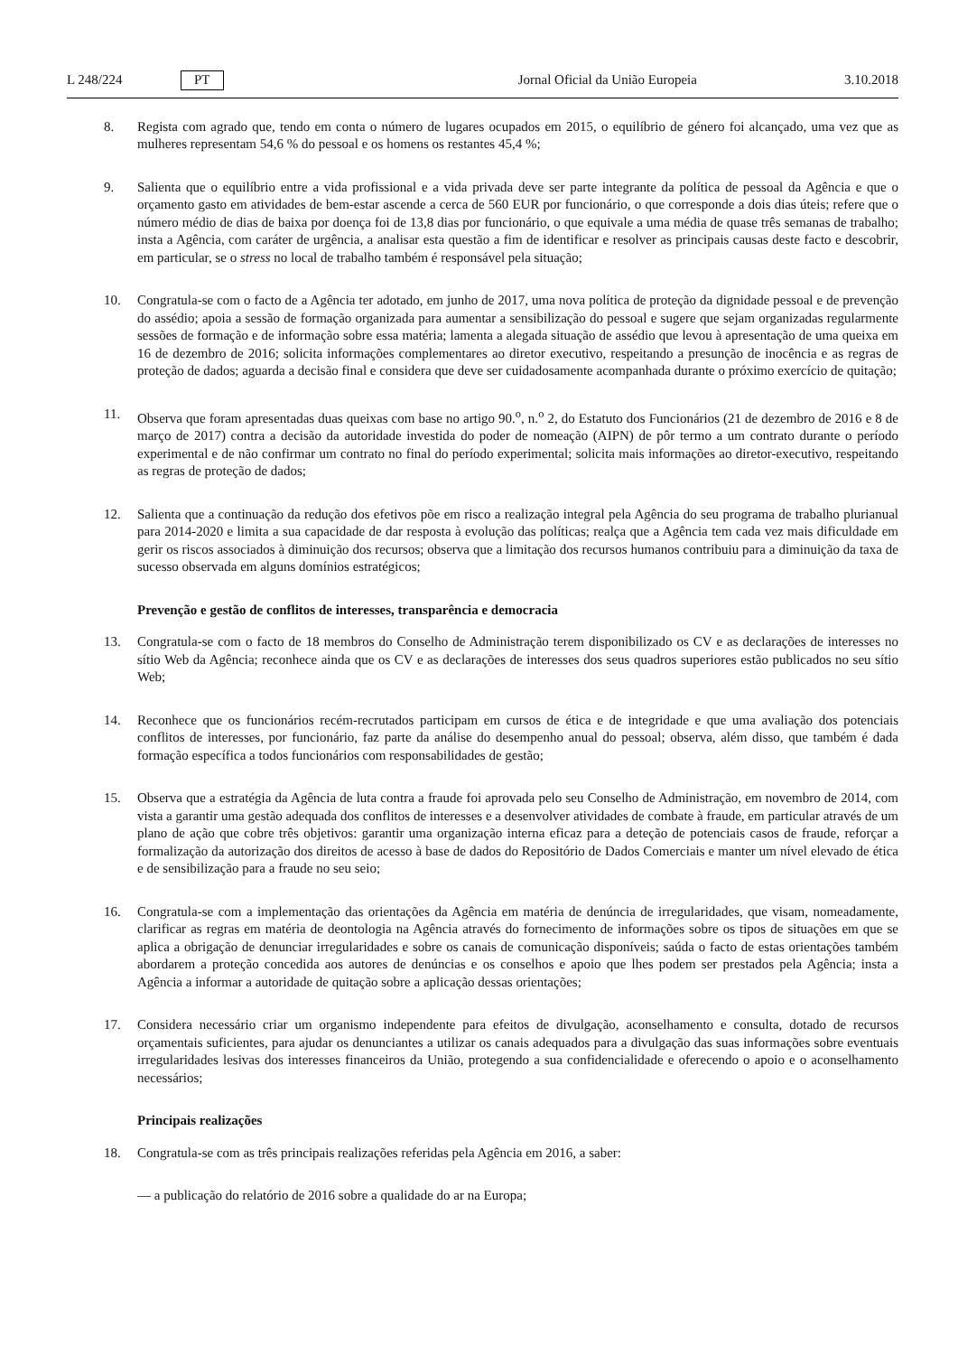L 248/224 PT Jornal Oficial da União Europeia 3.10.2018
8. Regista com agrado que, tendo em conta o número de lugares ocupados em 2015, o equilíbrio de género foi alcançado, uma vez que as mulheres representam 54,6 % do pessoal e os homens os restantes 45,4 %;
9. Salienta que o equilíbrio entre a vida profissional e a vida privada deve ser parte integrante da política de pessoal da Agência e que o orçamento gasto em atividades de bem-estar ascende a cerca de 560 EUR por funcionário, o que corresponde a dois dias úteis; refere que o número médio de dias de baixa por doença foi de 13,8 dias por funcionário, o que equivale a uma média de quase três semanas de trabalho; insta a Agência, com caráter de urgência, a analisar esta questão a fim de identificar e resolver as principais causas deste facto e descobrir, em particular, se o stress no local de trabalho também é responsável pela situação;
10. Congratula-se com o facto de a Agência ter adotado, em junho de 2017, uma nova política de proteção da dignidade pessoal e de prevenção do assédio; apoia a sessão de formação organizada para aumentar a sensibilização do pessoal e sugere que sejam organizadas regularmente sessões de formação e de informação sobre essa matéria; lamenta a alegada situação de assédio que levou à apresentação de uma queixa em 16 de dezembro de 2016; solicita informações complementares ao diretor executivo, respeitando a presunção de inocência e as regras de proteção de dados; aguarda a decisão final e considera que deve ser cuidadosamente acompanhada durante o próximo exercício de quitação;
11. Observa que foram apresentadas duas queixas com base no artigo 90.<sup>o</sup>, n.<sup>o</sup> 2, do Estatuto dos Funcionários (21 de dezembro de 2016 e 8 de março de 2017) contra a decisão da autoridade investida do poder de nomeação (AIPN) de pôr termo a um contrato durante o período experimental e de não confirmar um contrato no final do período experimental; solicita mais informações ao diretor-executivo, respeitando as regras de proteção de dados;
12. Salienta que a continuação da redução dos efetivos põe em risco a realização integral pela Agência do seu programa de trabalho plurianual para 2014-2020 e limita a sua capacidade de dar resposta à evolução das políticas; realça que a Agência tem cada vez mais dificuldade em gerir os riscos associados à diminuição dos recursos; observa que a limitação dos recursos humanos contribuiu para a diminuição da taxa de sucesso observada em alguns domínios estratégicos;
Prevenção e gestão de conflitos de interesses, transparência e democracia
13. Congratula-se com o facto de 18 membros do Conselho de Administração terem disponibilizado os CV e as declarações de interesses no sítio Web da Agência; reconhece ainda que os CV e as declarações de interesses dos seus quadros superiores estão publicados no seu sítio Web;
14. Reconhece que os funcionários recém-recrutados participam em cursos de ética e de integridade e que uma avaliação dos potenciais conflitos de interesses, por funcionário, faz parte da análise do desempenho anual do pessoal; observa, além disso, que também é dada formação específica a todos funcionários com responsabilidades de gestão;
15. Observa que a estratégia da Agência de luta contra a fraude foi aprovada pelo seu Conselho de Administração, em novembro de 2014, com vista a garantir uma gestão adequada dos conflitos de interesses e a desenvolver atividades de combate à fraude, em particular através de um plano de ação que cobre três objetivos: garantir uma organização interna eficaz para a deteção de potenciais casos de fraude, reforçar a formalização da autorização dos direitos de acesso à base de dados do Repositório de Dados Comerciais e manter um nível elevado de ética e de sensibilização para a fraude no seu seio;
16. Congratula-se com a implementação das orientações da Agência em matéria de denúncia de irregularidades, que visam, nomeadamente, clarificar as regras em matéria de deontologia na Agência através do fornecimento de informações sobre os tipos de situações em que se aplica a obrigação de denunciar irregularidades e sobre os canais de comunicação disponíveis; saúda o facto de estas orientações também abordarem a proteção concedida aos autores de denúncias e os conselhos e apoio que lhes podem ser prestados pela Agência; insta a Agência a informar a autoridade de quitação sobre a aplicação dessas orientações;
17. Considera necessário criar um organismo independente para efeitos de divulgação, aconselhamento e consulta, dotado de recursos orçamentais suficientes, para ajudar os denunciantes a utilizar os canais adequados para a divulgação das suas informações sobre eventuais irregularidades lesivas dos interesses financeiros da União, protegendo a sua confidencialidade e oferecendo o apoio e o aconselhamento necessários;
Principais realizações
18. Congratula-se com as três principais realizações referidas pela Agência em 2016, a saber:
— a publicação do relatório de 2016 sobre a qualidade do ar na Europa;